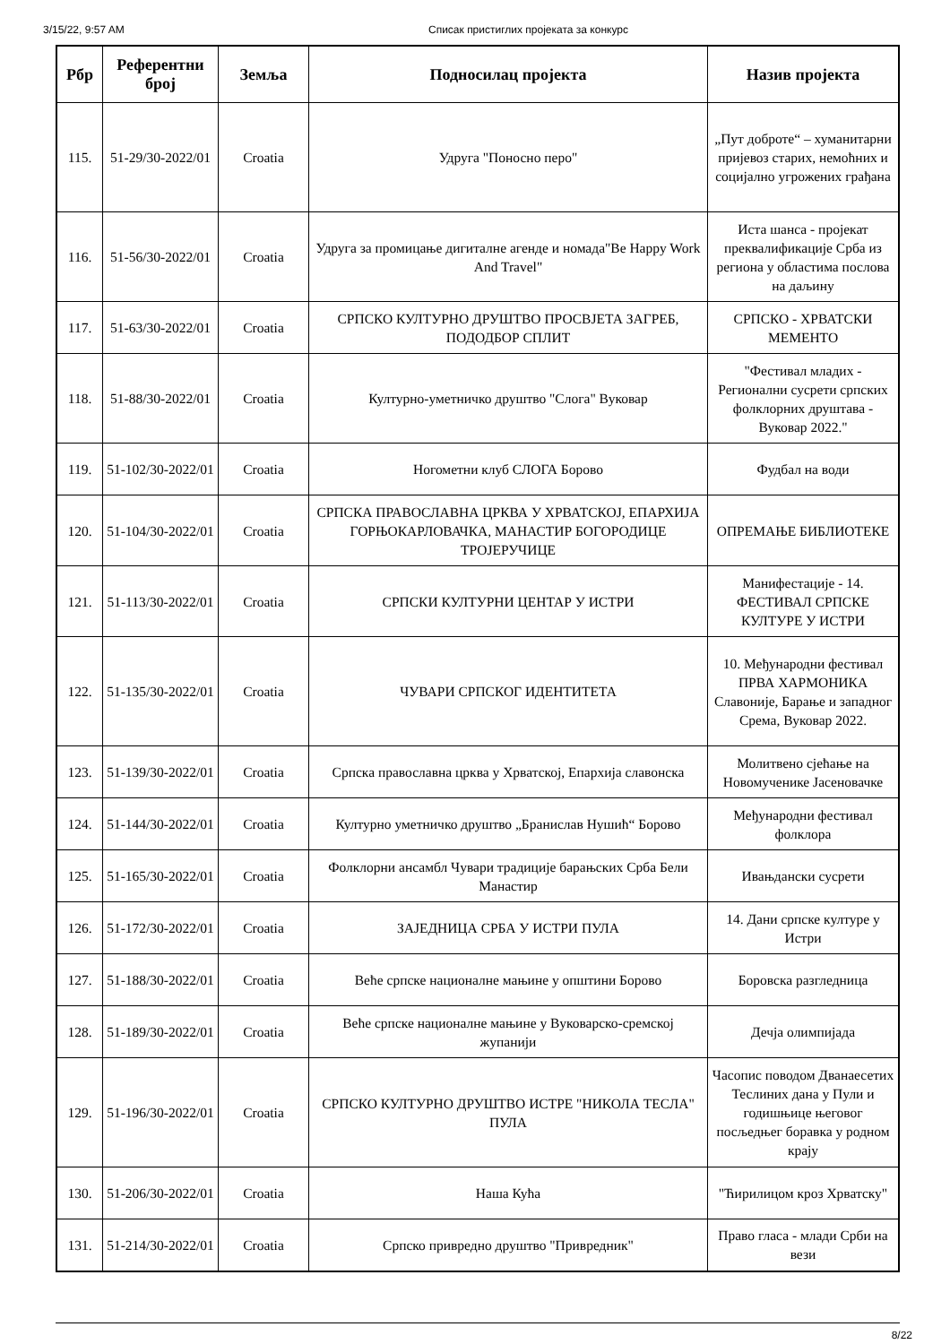3/15/22, 9:57 AM Списак пристиглих пројеката за конкурс
| Рбр | Референтни број | Земља | Подносилац пројекта | Назив пројекта |
| --- | --- | --- | --- | --- |
| 115. | 51-29/30-2022/01 | Croatia | Удруга "Поносно перо" | „Пут доброте“ – хуманитарни пријевоз старих, немоћних и социјално угрожених грађана |
| 116. | 51-56/30-2022/01 | Croatia | Удруга за промицање дигиталне агенде и номада"Be Happy Work And Travel" | Иста шанса - пројекат преквалификације Срба из региона у областима послова на даљину |
| 117. | 51-63/30-2022/01 | Croatia | СРПСКО КУЛТУРНО ДРУШТВО ПРОСВЈЕТА ЗАГРЕБ, ПОДОДБОР СПЛИТ | СРПСКО - ХРВАТСКИ МЕМЕНТО |
| 118. | 51-88/30-2022/01 | Croatia | Културно-уметничко друштво "Слога" Вуковар | "Фестивал младих - Регионални сусрети српских фолклорних друштава - Вуковар 2022." |
| 119. | 51-102/30-2022/01 | Croatia | Ногометни клуб СЛОГА Борово | Фудбал на води |
| 120. | 51-104/30-2022/01 | Croatia | СРПСКА ПРАВОСЛАВНА ЦРКВА У ХРВАТСКОЈ, ЕПАРХИЈА ГОРЊОКАРЛОВАЧКА, МАНАСТИР БОГОРОДИЦЕ ТРОЈЕРУЧИЦЕ | ОПРЕМАЊЕ БИБЛИОТЕКЕ |
| 121. | 51-113/30-2022/01 | Croatia | СРПСКИ КУЛТУРНИ ЦЕНТАР У ИСТРИ | Манифестације - 14. ФЕСТИВАЛ СРПСКЕ КУЛТУРЕ У ИСТРИ |
| 122. | 51-135/30-2022/01 | Croatia | ЧУВАРИ СРПСКОГ ИДЕНТИТЕТА | 10. Међународни фестивал ПРВА ХАРМОНИКА Славоније, Барање и западног Срема, Вуковар 2022. |
| 123. | 51-139/30-2022/01 | Croatia | Српска православна црква у Хрватској, Епархија славонска | Молитвено сјећање на Новомученике Јасеновачке |
| 124. | 51-144/30-2022/01 | Croatia | Културно уметничко друштво „Бранислав Нушић“ Борово | Међународни фестивал фолклора |
| 125. | 51-165/30-2022/01 | Croatia | Фолклорни ансамбл Чувари традиције барањских Срба Бели Манастир | Ивањдански сусрети |
| 126. | 51-172/30-2022/01 | Croatia | ЗАЈЕДНИЦА СРБА У ИСТРИ ПУЛА | 14. Дани српске културе у Истри |
| 127. | 51-188/30-2022/01 | Croatia | Веће српске националне мањине у општини Борово | Боровска разгледница |
| 128. | 51-189/30-2022/01 | Croatia | Веће српске националне мањине у Вуковарско-сремској жупанији | Дечја олимпијада |
| 129. | 51-196/30-2022/01 | Croatia | СРПСКО КУЛТУРНО ДРУШТВО ИСТРЕ "НИКОЛА ТЕСЛА" ПУЛА | Часопис поводом Дванаесетих Теслиних дана у Пули и годишњице његовог посљедњег боравка у родном крају |
| 130. | 51-206/30-2022/01 | Croatia | Наша Кућа | "Ћирилицом кроз Хрватску" |
| 131. | 51-214/30-2022/01 | Croatia | Српско привредно друштво "Привредник" | Право гласа - млади Срби на вези |
8/22